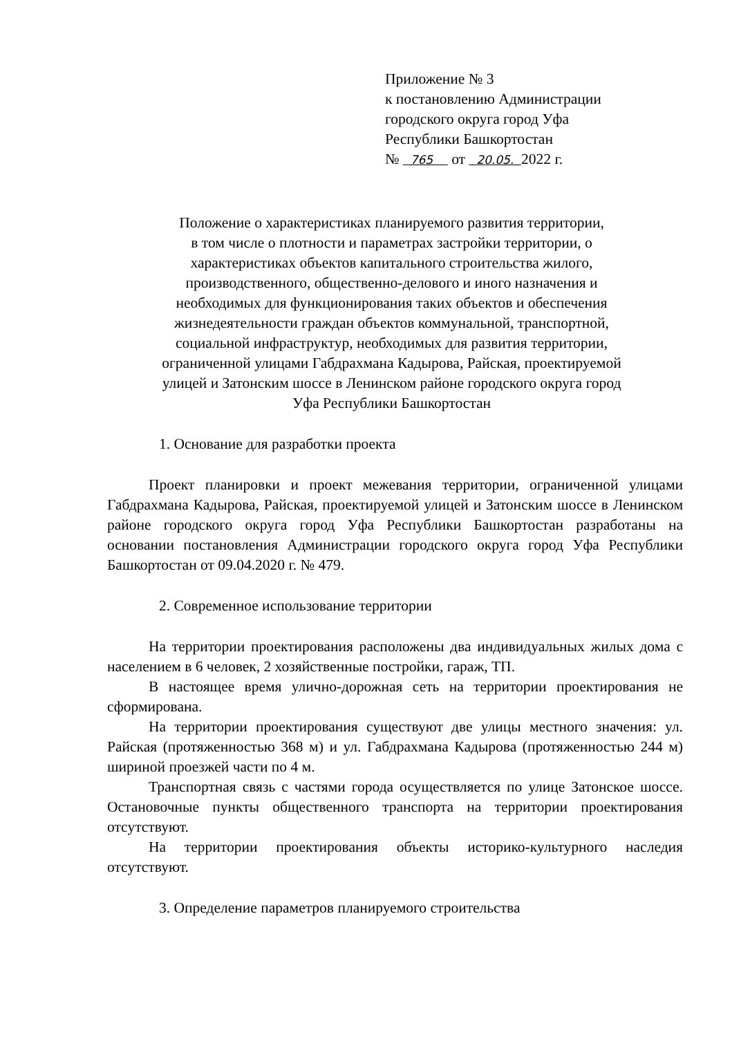Приложение № 3
к постановлению Администрации
городского округа город Уфа
Республики Башкортостан
№ 765 от 20.05. 2022 г.
Положение о характеристиках планируемого развития территории,
в том числе о плотности и параметрах застройки территории, о
характеристиках объектов капитального строительства жилого,
производственного, общественно-делового и иного назначения и
необходимых для функционирования таких объектов и обеспечения
жизнедеятельности граждан объектов коммунальной, транспортной,
социальной инфраструктур, необходимых для развития территории,
ограниченной улицами Габдрахмана Кадырова, Райская, проектируемой
улицей и Затонским шоссе в Ленинском районе городского округа город
Уфа Республики Башкортостан
1. Основание для разработки проекта
Проект планировки и проект межевания территории, ограниченной улицами Габдрахмана Кадырова, Райская, проектируемой улицей и Затонским шоссе в Ленинском районе городского округа город Уфа Республики Башкортостан разработаны на основании постановления Администрации городского округа город Уфа Республики Башкортостан от 09.04.2020 г. № 479.
2. Современное использование территории
На территории проектирования расположены два индивидуальных жилых дома с населением в 6 человек, 2 хозяйственные постройки, гараж, ТП.
В настоящее время улично-дорожная сеть на территории проектирования не сформирована.
На территории проектирования существуют две улицы местного значения: ул. Райская (протяженностью 368 м) и ул. Габдрахмана Кадырова (протяженностью 244 м) шириной проезжей части по 4 м.
Транспортная связь с частями города осуществляется по улице Затонское шоссе. Остановочные пункты общественного транспорта на территории проектирования отсутствуют.
На территории проектирования объекты историко-культурного наследия отсутствуют.
3. Определение параметров планируемого строительства